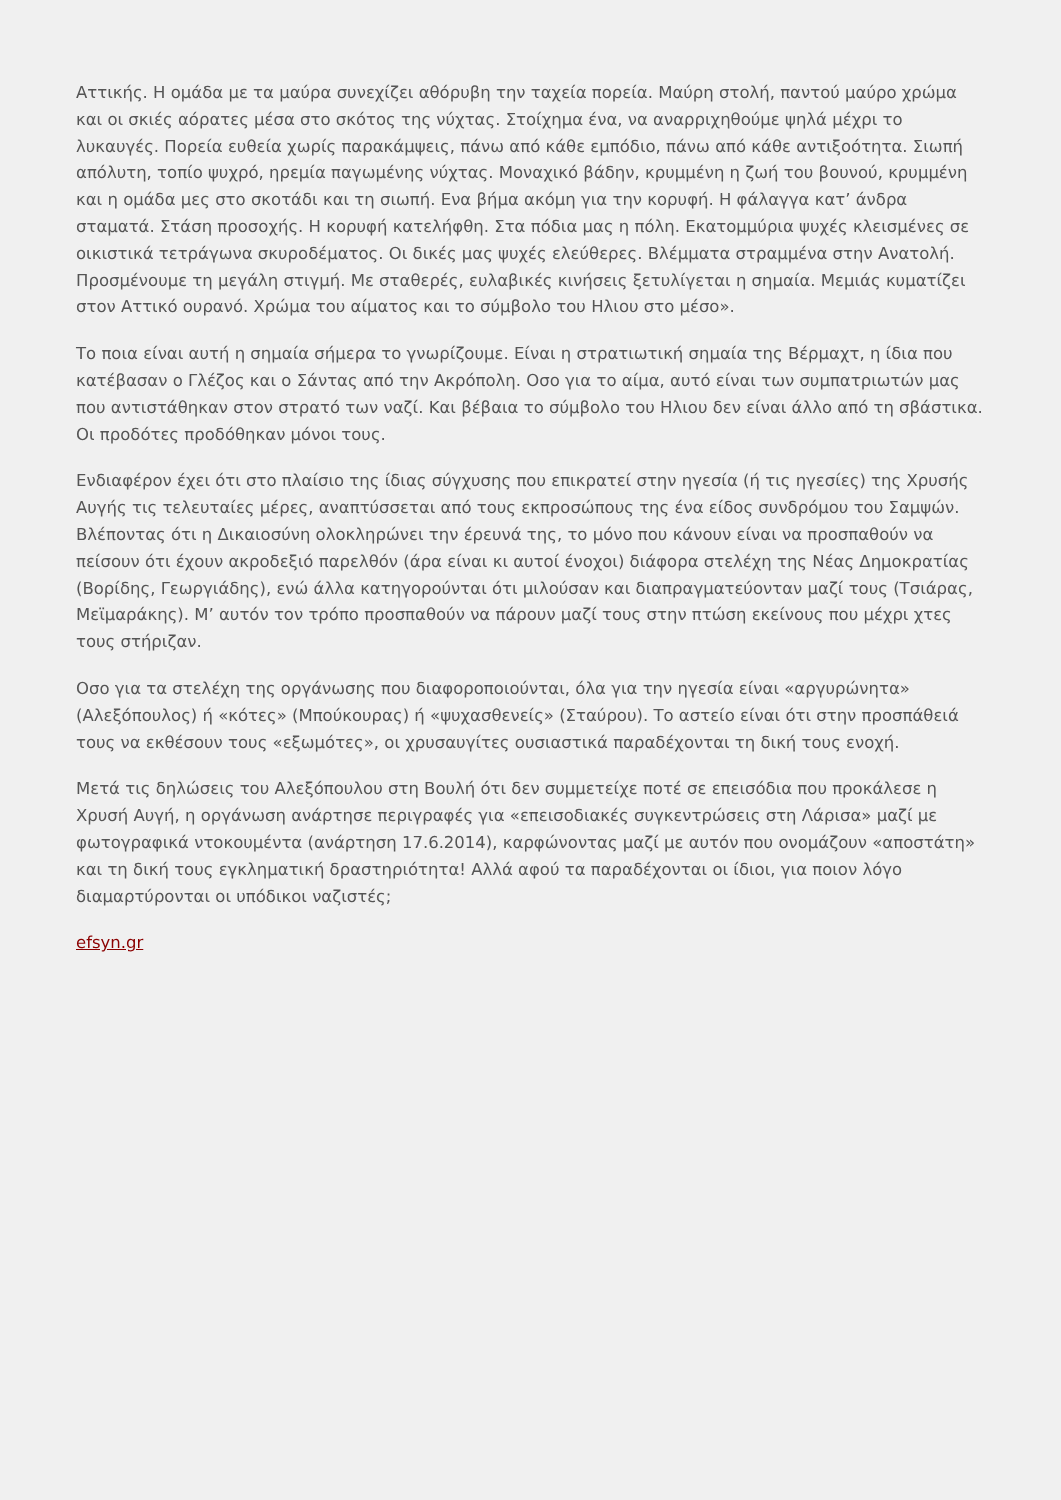Αττικής. Η ομάδα με τα μαύρα συνεχίζει αθόρυβη την ταχεία πορεία. Μαύρη στολή, παντού μαύρο χρώμα και οι σκιές αόρατες μέσα στο σκότος της νύχτας. Στοίχημα ένα, να αναρριχηθούμε ψηλά μέχρι το λυκαυγές. Πορεία ευθεία χωρίς παρακάμψεις, πάνω από κάθε εμπόδιο, πάνω από κάθε αντιξοότητα. Σιωπή απόλυτη, τοπίο ψυχρό, ηρεμία παγωμένης νύχτας. Μοναχικό βάδην, κρυμμένη η ζωή του βουνού, κρυμμένη και η ομάδα μες στο σκοτάδι και τη σιωπή. Ενα βήμα ακόμη για την κορυφή. Η φάλαγγα κατ’ άνδρα σταματά. Στάση προσοχής. Η κορυφή κατελήφθη. Στα πόδια μας η πόλη. Εκατομμύρια ψυχές κλεισμένες σε οικιστικά τετράγωνα σκυροδέματος. Οι δικές μας ψυχές ελεύθερες. Βλέμματα στραμμένα στην Ανατολή. Προσμένουμε τη μεγάλη στιγμή. Με σταθερές, ευλαβικές κινήσεις ξετυλίγεται η σημαία. Μεμιάς κυματίζει στον Αττικό ουρανό. Χρώμα του αίματος και το σύμβολο του Ηλιου στο μέσο».
Το ποια είναι αυτή η σημαία σήμερα το γνωρίζουμε. Είναι η στρατιωτική σημαία της Βέρμαχτ, η ίδια που κατέβασαν ο Γλέζος και ο Σάντας από την Ακρόπολη. Οσο για το αίμα, αυτό είναι των συμπατριωτών μας που αντιστάθηκαν στον στρατό των ναζί. Και βέβαια το σύμβολο του Ηλιου δεν είναι άλλο από τη σβάστικα. Οι προδότες προδόθηκαν μόνοι τους.
Ενδιαφέρον έχει ότι στο πλαίσιο της ίδιας σύγχυσης που επικρατεί στην ηγεσία (ή τις ηγεσίες) της Χρυσής Αυγής τις τελευταίες μέρες, αναπτύσσεται από τους εκπροσώπους της ένα είδος συνδρόμου του Σαμψών. Βλέποντας ότι η Δικαιοσύνη ολοκληρώνει την έρευνά της, το μόνο που κάνουν είναι να προσπαθούν να πείσουν ότι έχουν ακροδεξιό παρελθόν (άρα είναι κι αυτοί ένοχοι) διάφορα στελέχη της Νέας Δημοκρατίας (Βορίδης, Γεωργιάδης), ενώ άλλα κατηγορούνται ότι μιλούσαν και διαπραγματεύονταν μαζί τους (Τσιάρας, Μεϊμαράκης). Μ’ αυτόν τον τρόπο προσπαθούν να πάρουν μαζί τους στην πτώση εκείνους που μέχρι χτες τους στήριζαν.
Οσο για τα στελέχη της οργάνωσης που διαφοροποιούνται, όλα για την ηγεσία είναι «αργυρώνητα» (Αλεξόπουλος) ή «κότες» (Μπούκουρας) ή «ψυχασθενείς» (Σταύρου). Το αστείο είναι ότι στην προσπάθειά τους να εκθέσουν τους «εξωμότες», οι χρυσαυγίτες ουσιαστικά παραδέχονται τη δική τους ενοχή.
Μετά τις δηλώσεις του Αλεξόπουλου στη Βουλή ότι δεν συμμετείχε ποτέ σε επεισόδια που προκάλεσε η Χρυσή Αυγή, η οργάνωση ανάρτησε περιγραφές για «επεισοδιακές συγκεντρώσεις στη Λάρισα» μαζί με φωτογραφικά ντοκουμέντα (ανάρτηση 17.6.2014), καρφώνοντας μαζί με αυτόν που ονομάζουν «αποστάτη» και τη δική τους εγκληματική δραστηριότητα! Αλλά αφού τα παραδέχονται οι ίδιοι, για ποιον λόγο διαμαρτύρονται οι υπόδικοι ναζιστές;
efsyn.gr